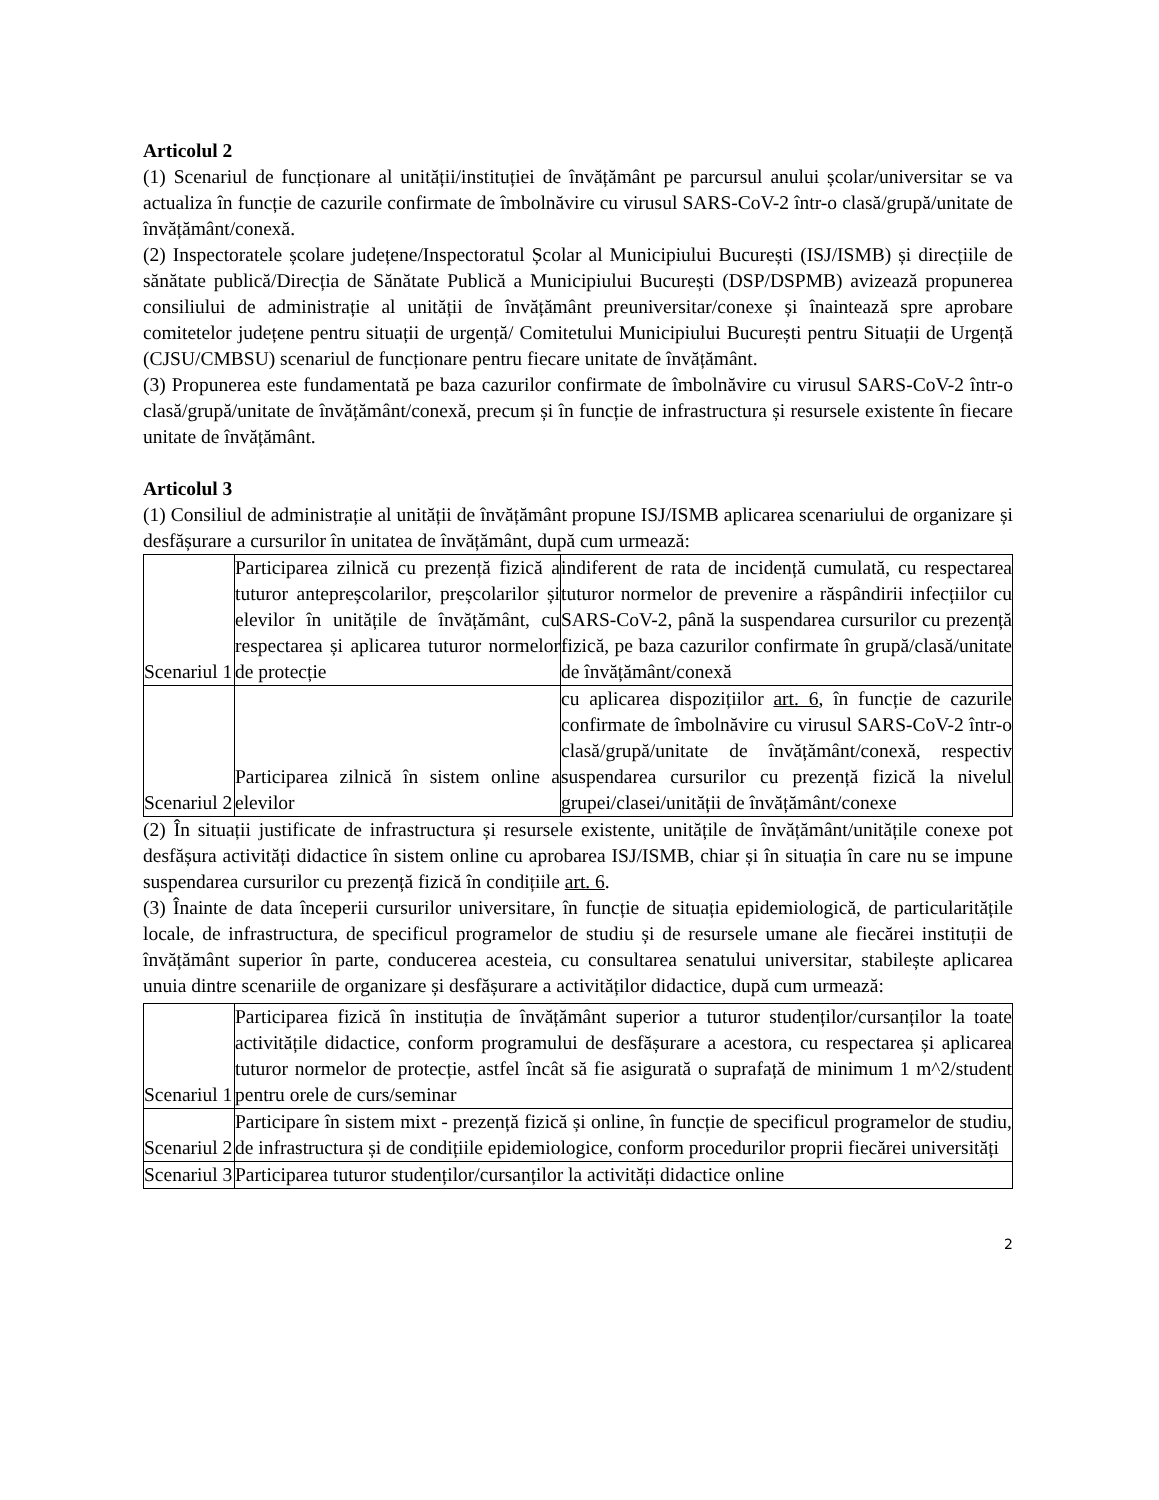Articolul 2
(1) Scenariul de funcționare al unității/instituției de învățământ pe parcursul anului școlar/universitar se va actualiza în funcție de cazurile confirmate de îmbolnăvire cu virusul SARS-CoV-2 într-o clasă/grupă/unitate de învățământ/conexă.
(2) Inspectoratele școlare județene/Inspectoratul Școlar al Municipiului București (ISJ/ISMB) și direcțiile de sănătate publică/Direcția de Sănătate Publică a Municipiului București (DSP/DSPMB) avizează propunerea consiliului de administrație al unității de învățământ preuniversitar/conexe și înaintează spre aprobare comitetelor județene pentru situații de urgență/ Comitetului Municipiului București pentru Situații de Urgență (CJSU/CMBSU) scenariul de funcționare pentru fiecare unitate de învățământ.
(3) Propunerea este fundamentată pe baza cazurilor confirmate de îmbolnăvire cu virusul SARS-CoV-2 într-o clasă/grupă/unitate de învățământ/conexă, precum și în funcție de infrastructura și resursele existente în fiecare unitate de învățământ.
Articolul 3
(1) Consiliul de administrație al unității de învățământ propune ISJ/ISMB aplicarea scenariului de organizare și desfășurare a cursurilor în unitatea de învățământ, după cum urmează:
| Scenariul 1 | Participarea zilnică cu prezență fizică a tuturor antepreșcolarilor, preșcolarilor și elevilor în unitățile de învățământ, cu respectarea și aplicarea tuturor normelor de protecție | indiferent de rata de incidență cumulată, cu respectarea tuturor normelor de prevenire a răspândirii infecțiilor cu SARS-CoV-2, până la suspendarea cursurilor cu prezență fizică, pe baza cazurilor confirmate în grupă/clasă/unitate de învățământ/conexă |
| Scenariul 2 | Participarea zilnică în sistem online a elevilor | cu aplicarea dispozițiilor art. 6 , în funcție de cazurile confirmate de îmbolnăvire cu virusul SARS-CoV-2 într-o clasă/grupă/unitate de învățământ/conexă, respectiv suspendarea cursurilor cu prezență fizică la nivelul grupei/clasei/unității de învățământ/conexe |
(2) În situații justificate de infrastructura și resursele existente, unitățile de învățământ/unitățile conexe pot desfășura activități didactice în sistem online cu aprobarea ISJ/ISMB, chiar și în situația în care nu se impune suspendarea cursurilor cu prezență fizică în condițiile art. 6.
(3) Înainte de data începerii cursurilor universitare, în funcție de situația epidemiologică, de particularitățile locale, de infrastructura, de specificul programelor de studiu și de resursele umane ale fiecărei instituții de învățământ superior în parte, conducerea acesteia, cu consultarea senatului universitar, stabilește aplicarea unuia dintre scenariile de organizare și desfășurare a activităților didactice, după cum urmează:
| Scenariul 1 | Participarea fizică în instituția de învățământ superior a tuturor studenților/cursanților la toate activitățile didactice, conform programului de desfășurare a acestora, cu respectarea și aplicarea tuturor normelor de protecție, astfel încât să fie asigurată o suprafață de minimum 1 m^2/student pentru orele de curs/seminar |
| Scenariul 2 | Participare în sistem mixt - prezență fizică și online, în funcție de specificul programelor de studiu, de infrastructura și de condițiile epidemiologice, conform procedurilor proprii fiecărei universități |
| Scenariul 3 | Participarea tuturor studenților/cursanților la activități didactice online |
2